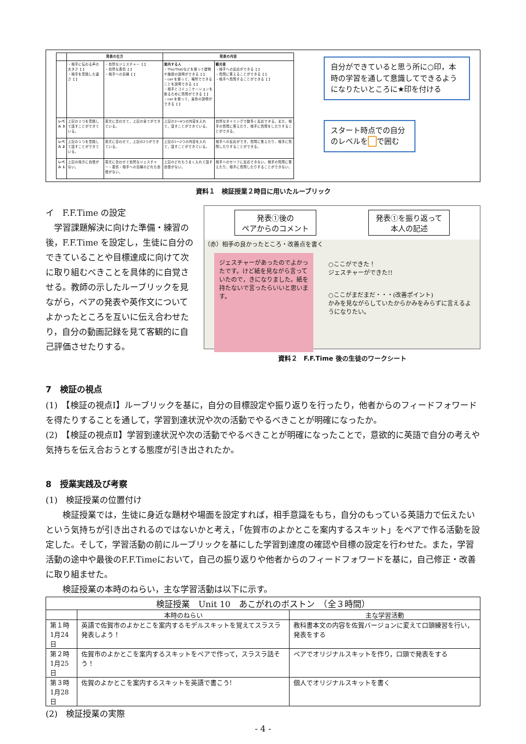| | 発表の仕方 | | 発表の内容 | |
| --- | --- | --- | --- | --- |
| | ・相手に伝わる声の大きさ【 】 ・相手を意識した速さ【 】 | ・自然なジェスチャー【 】 ・自然な表情【 】 ・相手への目線【 】 | 案内する人 ・This/That/などを使って建物や施設の説明ができる【 】 ・can を使って，場所でできることを説明できる【 】 ・相手とコミュニケーションを取るために質問ができる【 】 ・can を使って，景色の説明ができる【 】 | 観光客 ・相手への反応ができる【 】 ・質問に答えることができる【 】 ・相手へ質問することができる【 】 |
| レベル 3 | 上記の２つを意識して話すことができている。 | 英文に合わせて，上記の全てができている。 | 上記の3～4つの内容を入れて，話すことができている。 | 自然なタイミングで数多く反応できる。また，相手の質問に答えたり，相手に質問をしたりすることができる。 |
| レベル 2 | 上記の１つを意識して話すことができている。 | 英文に合わせて，上記の2つができている。 | 上記の1～2つの内容を入れて，話すことができている。 | 相手への反応ができ，質問に答えたり，相手に質問したりすることができる。 |
| レベル 1 | 上記の両方に自信がない。 | 英文に合わせて自然なジェスチャー・表情・相手への目線のどれも自信がない。 | 上記のどれもうまく入れて話す自信がない。 | 相手へのセリフに反応できない。相手の質問に答えたり，相手に質問したりすることができない。 |
自分ができていると思う所に○印，本時の学習を通して意識してできるようになりたいところに★印を付ける
スタート時点での自分のレベルを で囲む
資料１　検証授業２時目に用いたルーブリック
イ　F.F.Time の設定
　学習課題解決に向けた準備・練習の後，F.F.Time を設定し，生徒に自分のできていることや目標達成に向けて次に取り組むべきことを具体的に自覚させる。教師の示したルーブリックを見ながら，ペアの発表や英作文についてよかったところを互いに伝え合わせたり，自分の動画記録を見て客観的に自己評価させたりする。
発表①後の
ペアからのコメント
発表①を振り返って
本人の記述
（赤）相手の良かったところ・改善点を書く
ジェスチャーがあったのでよかったです。けど紙を見ながら言っていたので，きになりました。紙を持たないで言ったらいいと思います。
○ここができた！
ジェスチャーができた!!
○ここがまだまだ・・・(改善ポイント)
かみを見ながらしていたからかみをみらずに言えるようになりたい。
資料２　F.F.Time 後の生徒のワークシート
7　検証の視点
(1)　【検証の視点Ⅰ】ルーブリックを基に，自分の目標設定や振り返りを行ったり，他者からのフィードフォワードを得たりすることを通して，学習到達状況や次の活動でやるべきことが明確になったか。
(2)　【検証の視点Ⅱ】学習到達状況や次の活動でやるべきことが明確になったことで，意欲的に英語で自分の考えや気持ちを伝え合おうとする態度が引き出されたか。
8　授業実践及び考察
(1)　検証授業の位置付け
　　検証授業では，生徒に身近な題材や場面を設定すれば，相手意識をもち，自分のもっている英語力で伝えたいという気持ちが引き出されるのではないかと考え，「佐賀市のよかとこを案内するスキット」をペアで作る活動を設定した。そして，学習活動の前にルーブリックを基にした学習到達度の確認や目標の設定を行わせた。また，学習活動の途中や最後のF.F.Timeにおいて，自己の振り返りや他者からのフィードフォワードを基に，自己修正・改善に取り組ませた。
　　検証授業の本時のねらい，主な学習活動は以下に示す。
| 検証授業 Unit 10 あこがれのボストン （全３時間） | | |
| --- | --- | --- |
| | 本時のねらい | 主な学習活動 |
| 第１時 1月24日 | 英語で佐賀市のよかとこを案内するモデルスキットを覚えてスラスラ発表しよう！ | 教科書本文の内容を佐賀バージョンに変えて口頭練習を行い，発表をする |
| 第２時 1月25日 | 佐賀市のよかとこを案内するスキットをペアで作って，スラスラ話そう！ | ペアでオリジナルスキットを作り，口頭で発表をする |
| 第３時 1月28日 | 佐賀のよかとこを案内するスキットを英語で書こう! | 個人でオリジナルスキットを書く |
(2)　検証授業の実際
- 4 -